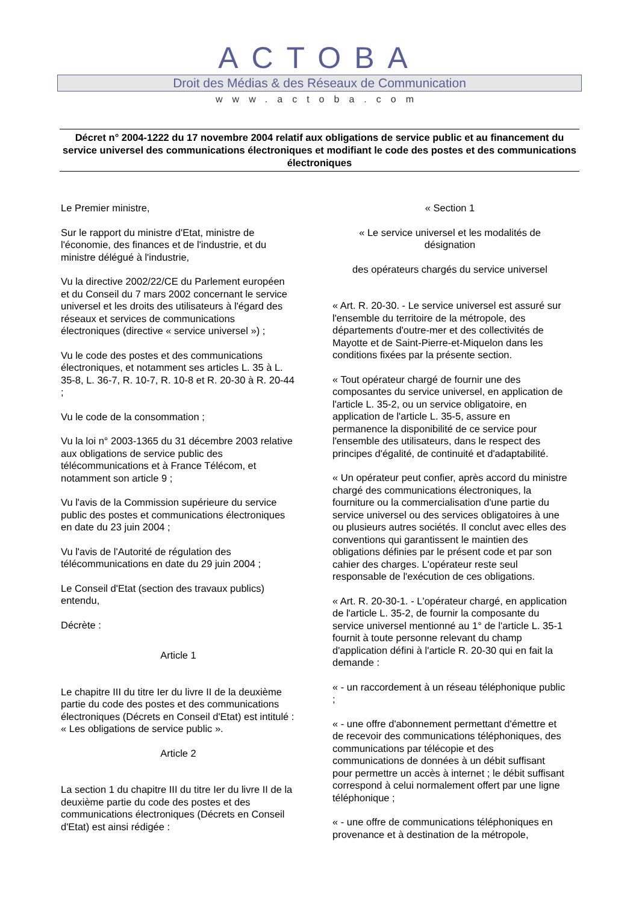ACTOBA
Droit des Médias & des Réseaux de Communication
www.actoba.com
Décret n° 2004-1222 du 17 novembre 2004 relatif aux obligations de service public et au financement du service universel des communications électroniques et modifiant le code des postes et des communications électroniques
Le Premier ministre,
Sur le rapport du ministre d'Etat, ministre de l'économie, des finances et de l'industrie, et du ministre délégué à l'industrie,
Vu la directive 2002/22/CE du Parlement européen et du Conseil du 7 mars 2002 concernant le service universel et les droits des utilisateurs à l'égard des réseaux et services de communications électroniques (directive « service universel ») ;
Vu le code des postes et des communications électroniques, et notamment ses articles L. 35 à L. 35-8, L. 36-7, R. 10-7, R. 10-8 et R. 20-30 à R. 20-44 ;
Vu le code de la consommation ;
Vu la loi n° 2003-1365 du 31 décembre 2003 relative aux obligations de service public des télécommunications et à France Télécom, et notamment son article 9 ;
Vu l'avis de la Commission supérieure du service public des postes et communications électroniques en date du 23 juin 2004 ;
Vu l'avis de l'Autorité de régulation des télécommunications en date du 29 juin 2004 ;
Le Conseil d'Etat (section des travaux publics) entendu,
Décrète :
Article 1
Le chapitre III du titre Ier du livre II de la deuxième partie du code des postes et des communications électroniques (Décrets en Conseil d'Etat) est intitulé : « Les obligations de service public ».
Article 2
La section 1 du chapitre III du titre Ier du livre II de la deuxième partie du code des postes et des communications électroniques (Décrets en Conseil d'Etat) est ainsi rédigée :
« Section 1
« Le service universel et les modalités de désignation
des opérateurs chargés du service universel
« Art. R. 20-30. - Le service universel est assuré sur l'ensemble du territoire de la métropole, des départements d'outre-mer et des collectivités de Mayotte et de Saint-Pierre-et-Miquelon dans les conditions fixées par la présente section.
« Tout opérateur chargé de fournir une des composantes du service universel, en application de l'article L. 35-2, ou un service obligatoire, en application de l'article L. 35-5, assure en permanence la disponibilité de ce service pour l'ensemble des utilisateurs, dans le respect des principes d'égalité, de continuité et d'adaptabilité.
« Un opérateur peut confier, après accord du ministre chargé des communications électroniques, la fourniture ou la commercialisation d'une partie du service universel ou des services obligatoires à une ou plusieurs autres sociétés. Il conclut avec elles des conventions qui garantissent le maintien des obligations définies par le présent code et par son cahier des charges. L'opérateur reste seul responsable de l'exécution de ces obligations.
« Art. R. 20-30-1. - L'opérateur chargé, en application de l'article L. 35-2, de fournir la composante du service universel mentionné au 1° de l'article L. 35-1 fournit à toute personne relevant du champ d'application défini à l'article R. 20-30 qui en fait la demande :
« - un raccordement à un réseau téléphonique public ;
« - une offre d'abonnement permettant d'émettre et de recevoir des communications téléphoniques, des communications par télécopie et des communications de données à un débit suffisant pour permettre un accès à internet ; le débit suffisant correspond à celui normalement offert par une ligne téléphonique ;
« - une offre de communications téléphoniques en provenance et à destination de la métropole,